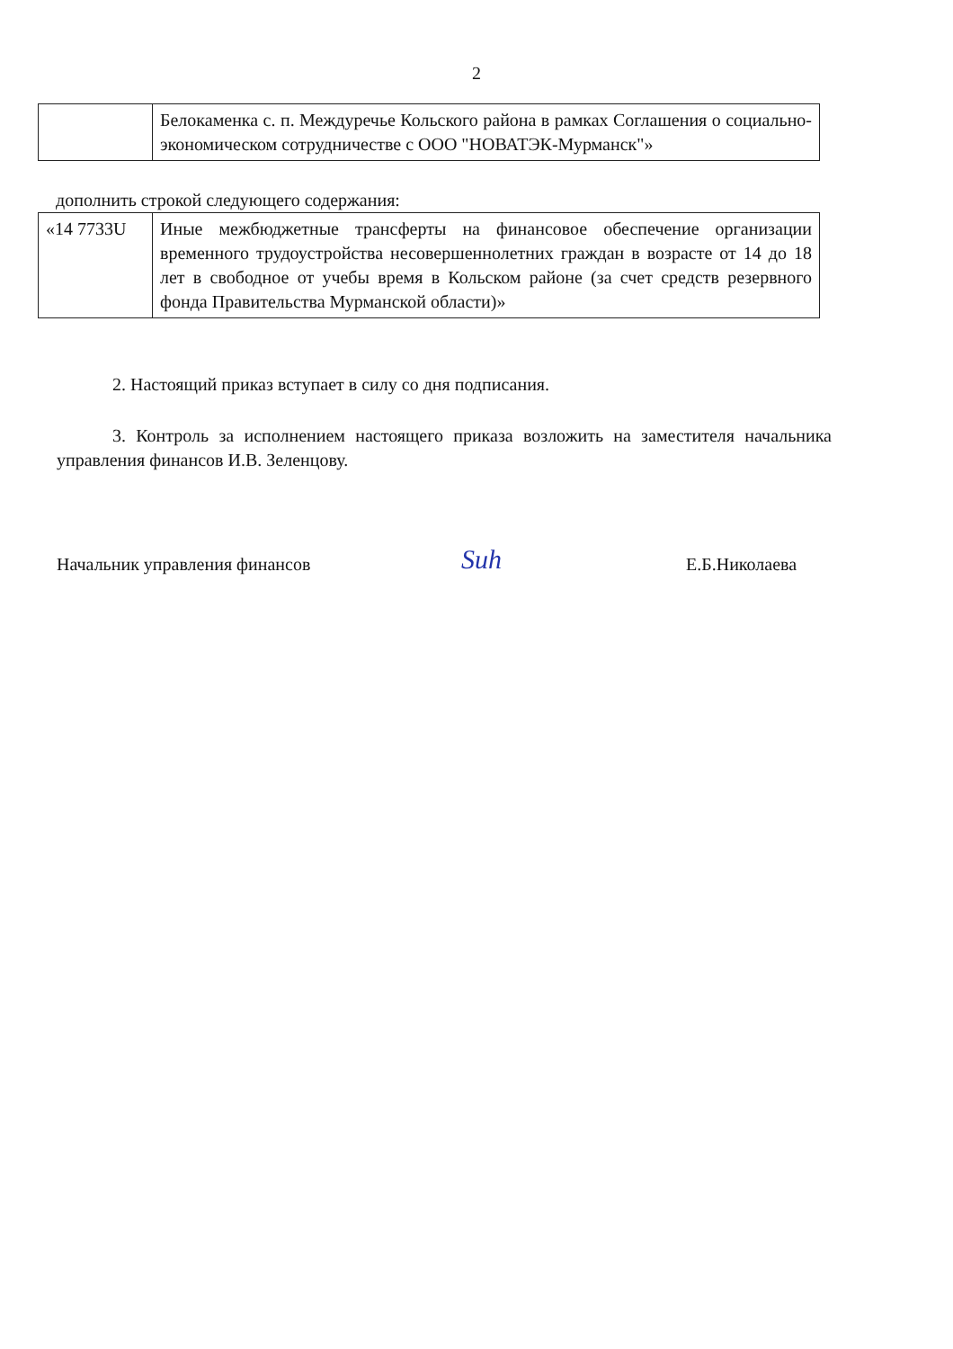2
| | Белокаменка с. п. Междуречье Кольского района в рамках Соглашения о социально-экономическом сотрудничестве с ООО "НОВАТЭК-Мурманск"» |
дополнить строкой следующего содержания:
| «14 7733U | Иные межбюджетные трансферты на финансовое обеспечение организации временного трудоустройства несовершеннолетних граждан в возрасте от 14 до 18 лет в свободное от учебы время в Кольском районе (за счет средств резервного фонда Правительства Мурманской области)» |
2. Настоящий приказ вступает в силу со дня подписания.
3. Контроль за исполнением настоящего приказа возложить на заместителя начальника управления финансов И.В. Зеленцову.
Начальник управления финансов Suh Е.Б.Николаева